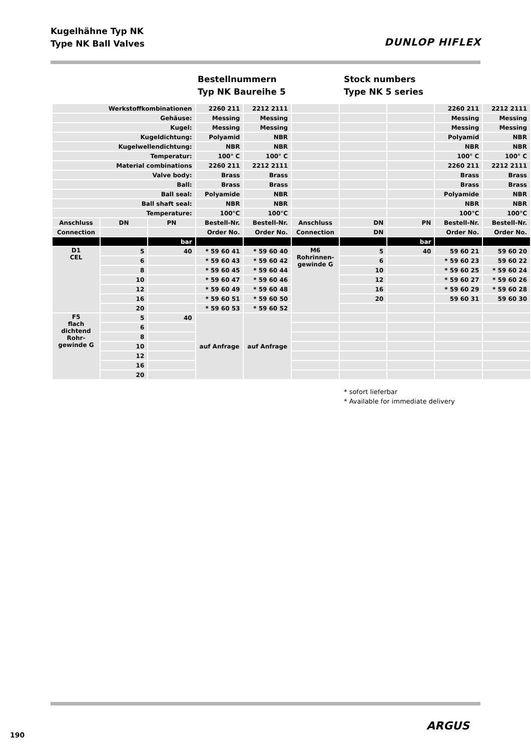Kugelhähne Typ NK
Type NK Ball Valves
DUNLOP HIFLEX
Bestellnummern
Typ NK Baureihe 5
Stock numbers
Type NK 5 series
| Werkstoffkombinationen | | | 2260 211 | 2212 2111 | | | | 2260 211 | 2212 2111 |
| Gehäuse: | | | Messing | Messing | | | | Messing | Messing |
| Kugel: | | | Messing | Messing | | | | Messing | Messing |
| Kugeldichtung: | | | Polyamid | NBR | | | | Polyamid | NBR |
| Kugelwellendichtung: | | | NBR | NBR | | | | NBR | NBR |
| Temperatur: | | | 100° C | 100° C | | | | 100° C | 100° C |
| Material combinations | | | 2260 211 | 2212 2111 | | | | 2260 211 | 2212 2111 |
| Valve body: | | | Brass | Brass | | | | Brass | Brass |
| Ball: | | | Brass | Brass | | | | Brass | Brass |
| Ball seal: | | | Polyamide | NBR | | | | Polyamide | NBR |
| Ball shaft seal: | | | NBR | NBR | | | | NBR | NBR |
| Temperature: | | | 100°C | 100°C | | | | 100°C | 100°C |
| Anschluss | DN | PN | Bestell-Nr. | Bestell-Nr. | Anschluss | DN | PN | Bestell-Nr. | Bestell-Nr. |
| Connection | | | Order No. | Order No. | Connection | DN | | Order No. | Order No. |
| | | bar | | | | | bar | | |
| D1 CEL | 5 | 40 | * 59 60 41 | * 59 60 40 | M6 Rohrinnen- gewinde G | 5 | 40 | 59 60 21 | 59 60 20 |
| | 6 | | * 59 60 43 | * 59 60 42 | | 6 | | * 59 60 23 | 59 60 22 |
| | 8 | | * 59 60 45 | * 59 60 44 | | 10 | | * 59 60 25 | * 59 60 24 |
| | 10 | | * 59 60 47 | * 59 60 46 | | 12 | | * 59 60 27 | * 59 60 26 |
| | 12 | | * 59 60 49 | * 59 60 48 | | 16 | | * 59 60 29 | * 59 60 28 |
| | 16 | | * 59 60 51 | * 59 60 50 | | 20 | | 59 60 31 | 59 60 30 |
| | 20 | | * 59 60 53 | * 59 60 52 | | | | | |
| F5 flach dichtend Rohr- gewinde G | 5 | 40 | auf Anfrage | auf Anfrage | | | | | |
| | 6 | | | | | | | | |
| | 8 | | | | | | | | |
| | 10 | | | | | | | | |
| | 12 | | | | | | | | |
| | 16 | | | | | | | | |
| | 20 | | | | | | | | |
* sofort lieferbar
* Available for immediate delivery
190
ARGUS